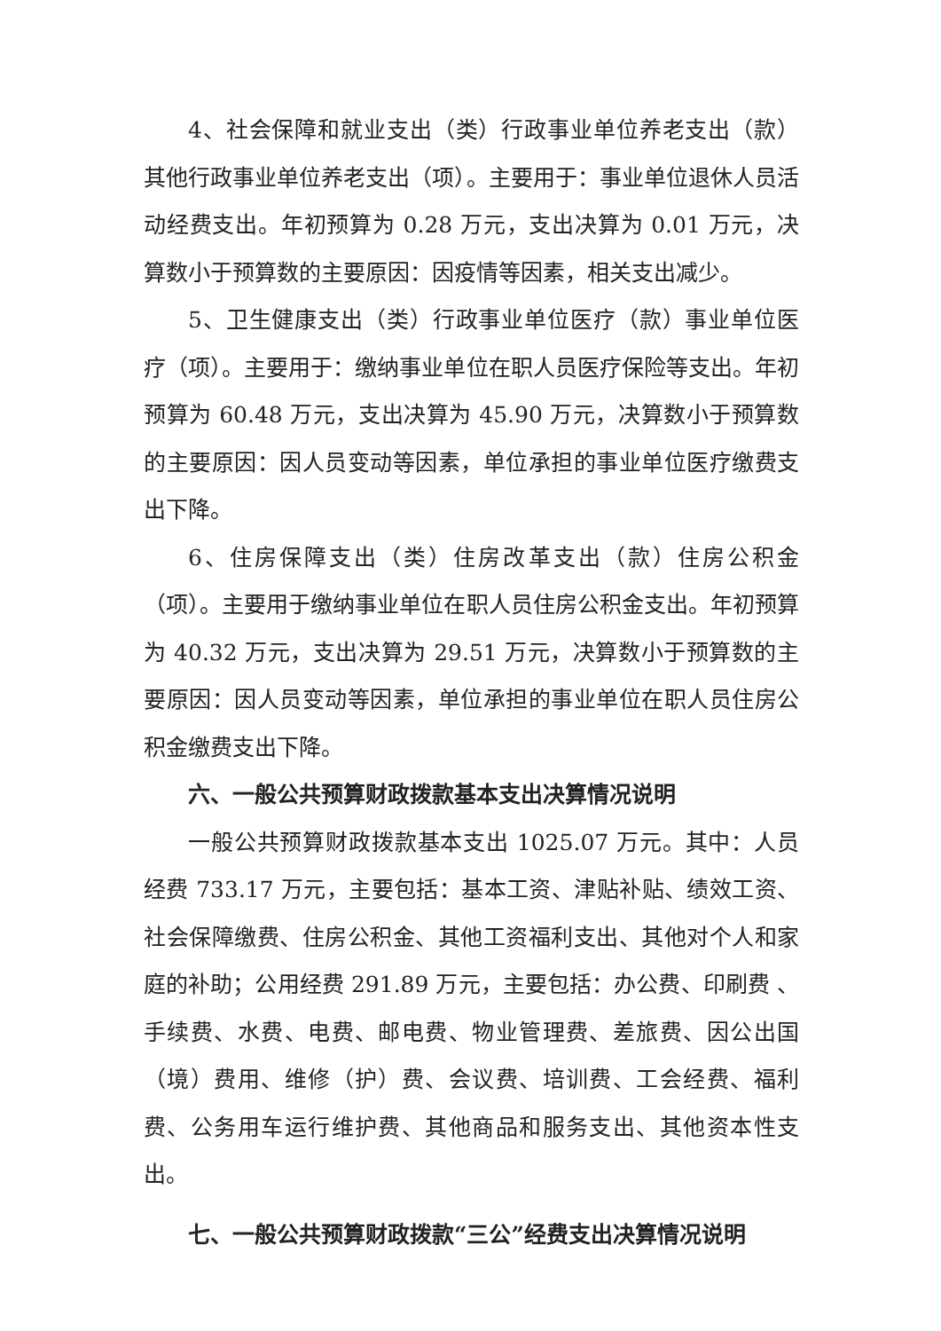4、社会保障和就业支出（类）行政事业单位养老支出（款）其他行政事业单位养老支出（项）。主要用于：事业单位退休人员活动经费支出。年初预算为 0.28 万元，支出决算为 0.01 万元，决算数小于预算数的主要原因：因疫情等因素，相关支出减少。
5、卫生健康支出（类）行政事业单位医疗（款）事业单位医疗（项）。主要用于：缴纳事业单位在职人员医疗保险等支出。年初预算为 60.48 万元，支出决算为 45.90 万元，决算数小于预算数的主要原因：因人员变动等因素，单位承担的事业单位医疗缴费支出下降。
6、住房保障支出（类）住房改革支出（款）住房公积金（项）。主要用于缴纳事业单位在职人员住房公积金支出。年初预算为 40.32 万元，支出决算为 29.51 万元，决算数小于预算数的主要原因：因人员变动等因素，单位承担的事业单位在职人员住房公积金缴费支出下降。
六、一般公共预算财政拨款基本支出决算情况说明
一般公共预算财政拨款基本支出 1025.07 万元。其中：人员经费 733.17 万元，主要包括：基本工资、津贴补贴、绩效工资、社会保障缴费、住房公积金、其他工资福利支出、其他对个人和家庭的补助；公用经费 291.89 万元，主要包括：办公费、印刷费 、手续费、水费、电费、邮电费、物业管理费、差旅费、因公出国（境）费用、维修（护）费、会议费、培训费、工会经费、福利费、公务用车运行维护费、其他商品和服务支出、其他资本性支出。
七、一般公共预算财政拨款“三公”经费支出决算情况说明